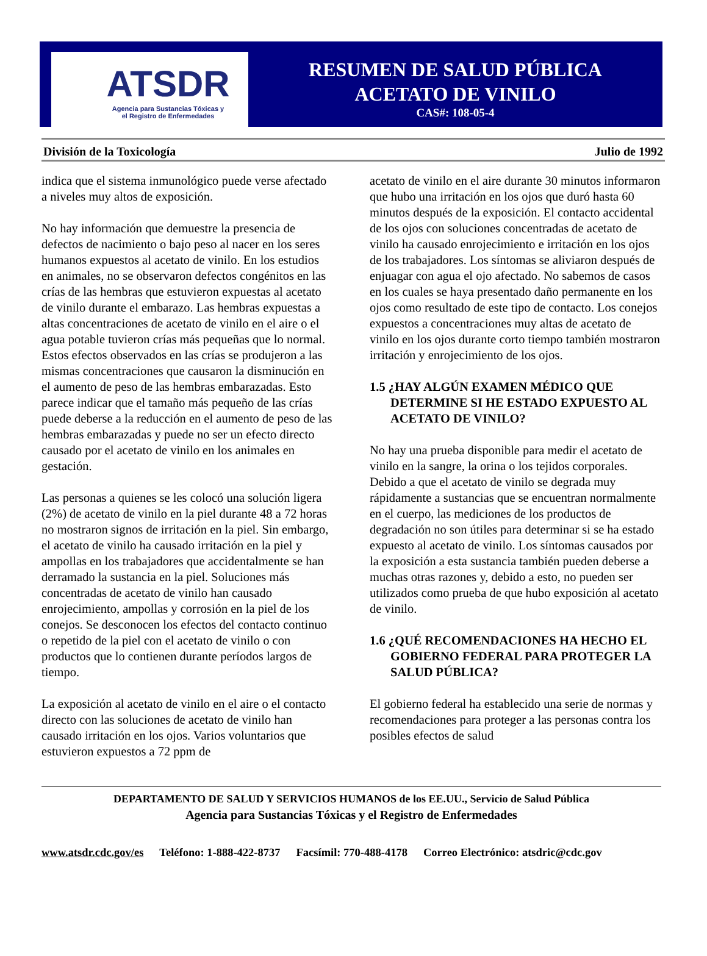ATSDR
Agencia para Sustancias Tóxicas y
el Registro de Enfermedades
RESUMEN DE SALUD PÚBLICA
ACETATO DE VINILO
CAS#: 108-05-4
División de la Toxicología Julio de 1992
indica que el sistema inmunológico puede verse afectado a niveles muy altos de exposición.
No hay información que demuestre la presencia de defectos de nacimiento o bajo peso al nacer en los seres humanos expuestos al acetato de vinilo. En los estudios en animales, no se observaron defectos congénitos en las crías de las hembras que estuvieron expuestas al acetato de vinilo durante el embarazo. Las hembras expuestas a altas concentraciones de acetato de vinilo en el aire o el agua potable tuvieron crías más pequeñas que lo normal. Estos efectos observados en las crías se produjeron a las mismas concentraciones que causaron la disminución en el aumento de peso de las hembras embarazadas. Esto parece indicar que el tamaño más pequeño de las crías puede deberse a la reducción en el aumento de peso de las hembras embarazadas y puede no ser un efecto directo causado por el acetato de vinilo en los animales en gestación.
Las personas a quienes se les colocó una solución ligera (2%) de acetato de vinilo en la piel durante 48 a 72 horas no mostraron signos de irritación en la piel. Sin embargo, el acetato de vinilo ha causado irritación en la piel y ampollas en los trabajadores que accidentalmente se han derramado la sustancia en la piel. Soluciones más concentradas de acetato de vinilo han causado enrojecimiento, ampollas y corrosión en la piel de los conejos. Se desconocen los efectos del contacto continuo o repetido de la piel con el acetato de vinilo o con productos que lo contienen durante períodos largos de tiempo.
La exposición al acetato de vinilo en el aire o el contacto directo con las soluciones de acetato de vinilo han causado irritación en los ojos. Varios voluntarios que estuvieron expuestos a 72 ppm de
acetato de vinilo en el aire durante 30 minutos informaron que hubo una irritación en los ojos que duró hasta 60 minutos después de la exposición. El contacto accidental de los ojos con soluciones concentradas de acetato de vinilo ha causado enrojecimiento e irritación en los ojos de los trabajadores. Los síntomas se aliviaron después de enjuagar con agua el ojo afectado. No sabemos de casos en los cuales se haya presentado daño permanente en los ojos como resultado de este tipo de contacto. Los conejos expuestos a concentraciones muy altas de acetato de vinilo en los ojos durante corto tiempo también mostraron irritación y enrojecimiento de los ojos.
1.5 ¿HAY ALGÚN EXAMEN MÉDICO QUE DETERMINE SI HE ESTADO EXPUESTO AL ACETATO DE VINILO?
No hay una prueba disponible para medir el acetato de vinilo en la sangre, la orina o los tejidos corporales. Debido a que el acetato de vinilo se degrada muy rápidamente a sustancias que se encuentran normalmente en el cuerpo, las mediciones de los productos de degradación no son útiles para determinar si se ha estado expuesto al acetato de vinilo. Los síntomas causados por la exposición a esta sustancia también pueden deberse a muchas otras razones y, debido a esto, no pueden ser utilizados como prueba de que hubo exposición al acetato de vinilo.
1.6 ¿QUÉ RECOMENDACIONES HA HECHO EL GOBIERNO FEDERAL PARA PROTEGER LA SALUD PÚBLICA?
El gobierno federal ha establecido una serie de normas y recomendaciones para proteger a las personas contra los posibles efectos de salud
DEPARTAMENTO DE SALUD Y SERVICIOS HUMANOS de los EE.UU., Servicio de Salud Pública
Agencia para Sustancias Tóxicas y el Registro de Enfermedades
www.atsdr.cdc.gov/es Teléfono: 1-888-422-8737 Facsímil: 770-488-4178 Correo Electrónico: atsdric@cdc.gov